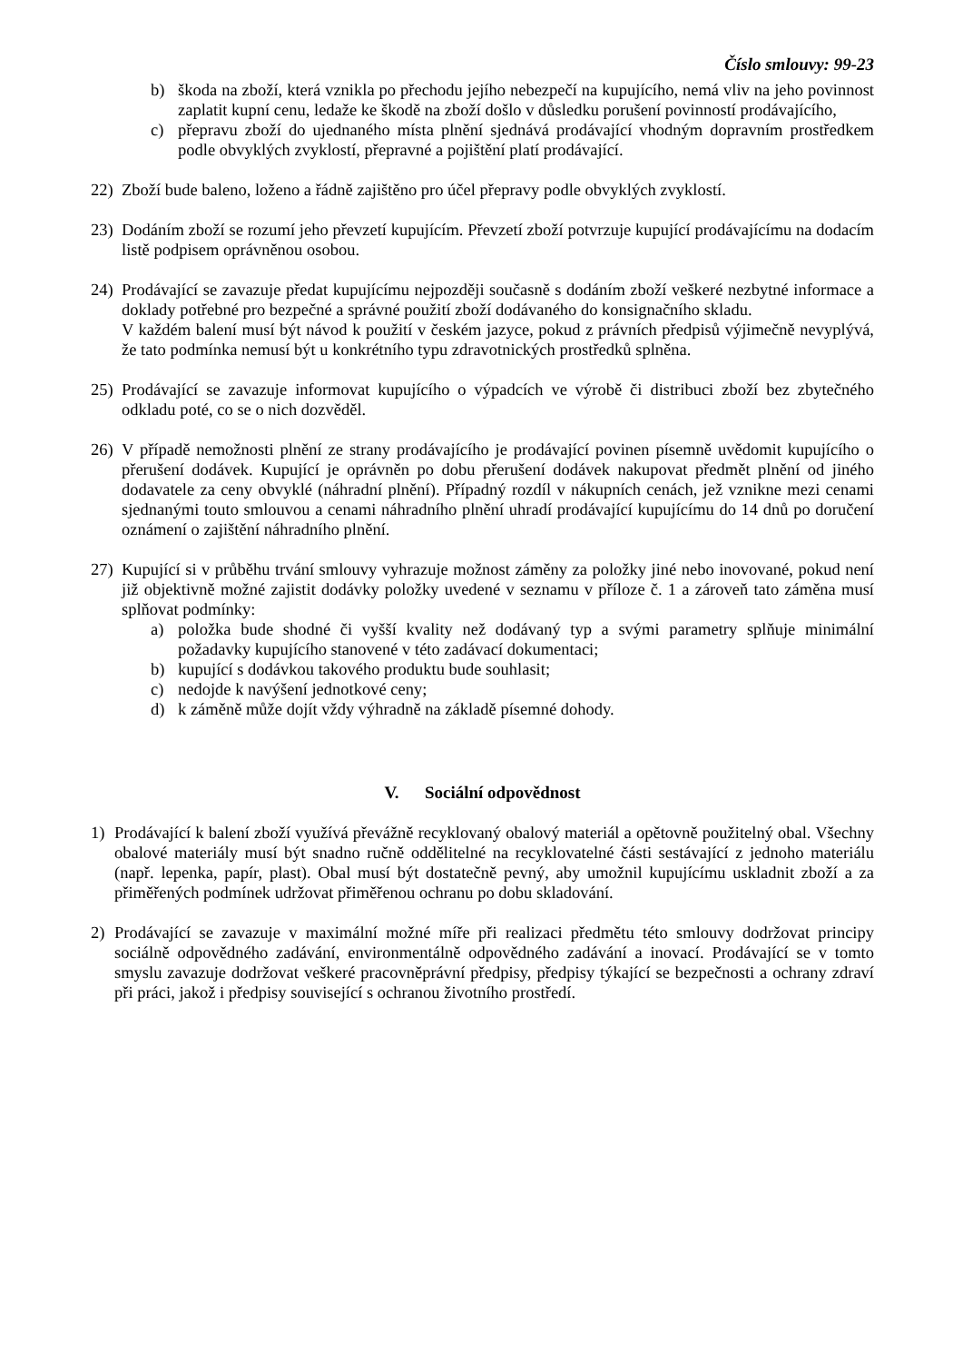Číslo smlouvy: 99-23
b) škoda na zboží, která vznikla po přechodu jejího nebezpečí na kupujícího, nemá vliv na jeho povinnost zaplatit kupní cenu, ledaže ke škodě na zboží došlo v důsledku porušení povinností prodávajícího,
c) přepravu zboží do ujednaného místa plnění sjednává prodávající vhodným dopravním prostředkem podle obvyklých zvyklostí, přepravné a pojištění platí prodávající.
22) Zboží bude baleno, loženo a řádně zajištěno pro účel přepravy podle obvyklých zvyklostí.
23) Dodáním zboží se rozumí jeho převzetí kupujícím. Převzetí zboží potvrzuje kupující prodávajícímu na dodacím listě podpisem oprávněnou osobou.
24) Prodávající se zavazuje předat kupujícímu nejpozději současně s dodáním zboží veškeré nezbytné informace a doklady potřebné pro bezpečné a správné použití zboží dodávaného do konsignačního skladu.
V každém balení musí být návod k použití v českém jazyce, pokud z právních předpisů výjimečně nevyplývá, že tato podmínka nemusí být u konkrétního typu zdravotnických prostředků splněna.
25) Prodávající se zavazuje informovat kupujícího o výpadcích ve výrobě či distribuci zboží bez zbytečného odkladu poté, co se o nich dozvěděl.
26) V případě nemožnosti plnění ze strany prodávajícího je prodávající povinen písemně uvědomit kupujícího o přerušení dodávek. Kupující je oprávněn po dobu přerušení dodávek nakupovat předmět plnění od jiného dodavatele za ceny obvyklé (náhradní plnění). Případný rozdíl v nákupních cenách, jež vznikne mezi cenami sjednanými touto smlouvou a cenami náhradního plnění uhradí prodávající kupujícímu do 14 dnů po doručení oznámení o zajištění náhradního plnění.
27) Kupující si v průběhu trvání smlouvy vyhrazuje možnost záměny za položky jiné nebo inovované, pokud není již objektivně možné zajistit dodávky položky uvedené v seznamu v příloze č. 1 a zároveň tato záměna musí splňovat podmínky:
a) položka bude shodné či vyšší kvality než dodávaný typ a svými parametry splňuje minimální požadavky kupujícího stanovené v této zadávací dokumentaci;
b) kupující s dodávkou takového produktu bude souhlasit;
c) nedojde k navýšení jednotkové ceny;
d) k záměně může dojít vždy výhradně na základě písemné dohody.
V. Sociální odpovědnost
1) Prodávající k balení zboží využívá převážně recyklovaný obalový materiál a opětovně použitelný obal. Všechny obalové materiály musí být snadno ručně oddělitelné na recyklovatelné části sestávající z jednoho materiálu (např. lepenka, papír, plast). Obal musí být dostatečně pevný, aby umožnil kupujícímu uskladnit zboží a za přiměřených podmínek udržovat přiměřenou ochranu po dobu skladování.
2) Prodávající se zavazuje v maximální možné míře při realizaci předmětu této smlouvy dodržovat principy sociálně odpovědného zadávání, environmentálně odpovědného zadávání a inovací. Prodávající se v tomto smyslu zavazuje dodržovat veškeré pracovněprávní předpisy, předpisy týkající se bezpečnosti a ochrany zdraví při práci, jakož i předpisy související s ochranou životního prostředí.